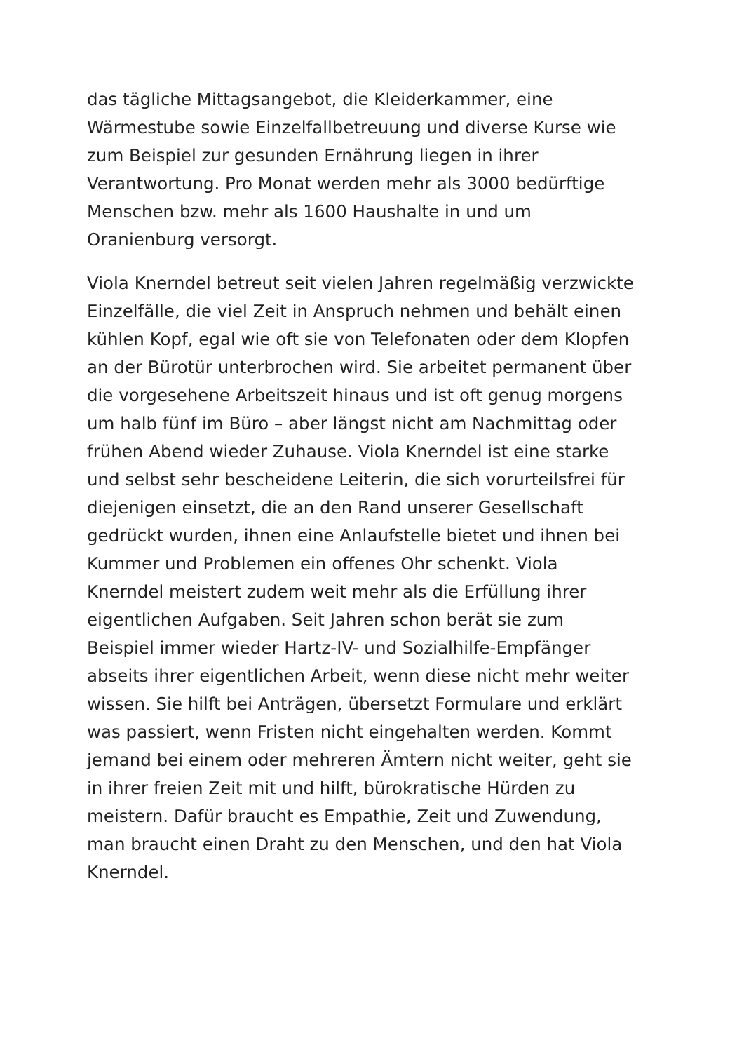das tägliche Mittagsangebot, die Kleiderkammer, eine
Wärmestube sowie Einzelfallbetreuung und diverse Kurse wie
zum Beispiel zur gesunden Ernährung liegen in ihrer
Verantwortung. Pro Monat werden mehr als 3000 bedürftige
Menschen bzw. mehr als 1600 Haushalte in und um
Oranienburg versorgt.
Viola Knerndel betreut seit vielen Jahren regelmäßig verzwickte
Einzelfälle, die viel Zeit in Anspruch nehmen und behält einen
kühlen Kopf, egal wie oft sie von Telefonaten oder dem Klopfen
an der Bürotür unterbrochen wird. Sie arbeitet permanent über
die vorgesehene Arbeitszeit hinaus und ist oft genug morgens
um halb fünf im Büro – aber längst nicht am Nachmittag oder
frühen Abend wieder Zuhause. Viola Knerndel ist eine starke
und selbst sehr bescheidene Leiterin, die sich vorurteilsfrei für
diejenigen einsetzt, die an den Rand unserer Gesellschaft
gedrückt wurden, ihnen eine Anlaufstelle bietet und ihnen bei
Kummer und Problemen ein offenes Ohr schenkt. Viola
Knerndel meistert zudem weit mehr als die Erfüllung ihrer
eigentlichen Aufgaben. Seit Jahren schon berät sie zum
Beispiel immer wieder Hartz-IV- und Sozialhilfe-Empfänger
abseits ihrer eigentlichen Arbeit, wenn diese nicht mehr weiter
wissen. Sie hilft bei Anträgen, übersetzt Formulare und erklärt
was passiert, wenn Fristen nicht eingehalten werden. Kommt
jemand bei einem oder mehreren Ämtern nicht weiter, geht sie
in ihrer freien Zeit mit und hilft, bürokratische Hürden zu
meistern. Dafür braucht es Empathie, Zeit und Zuwendung,
man braucht einen Draht zu den Menschen, und den hat Viola
Knerndel.